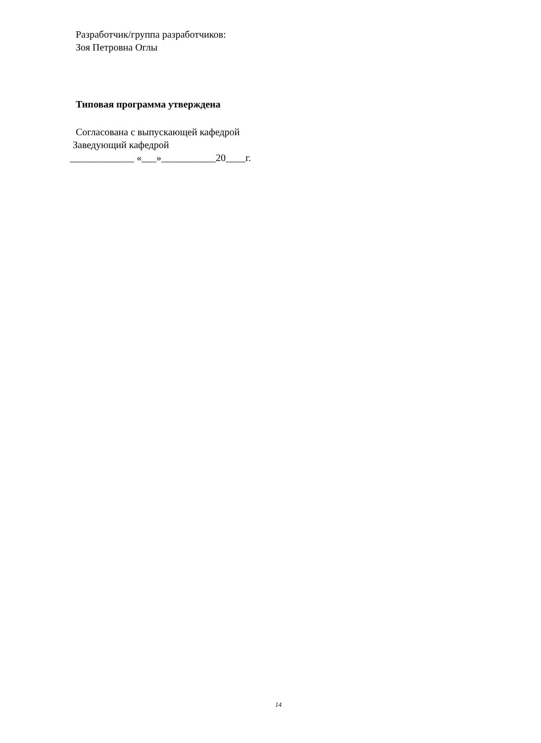Разработчик/группа разработчиков:
Зоя Петровна Оглы
Типовая программа утверждена
Согласована с выпускающей кафедрой
Заведующий кафедрой
_____________ «___»___________20____г.
14